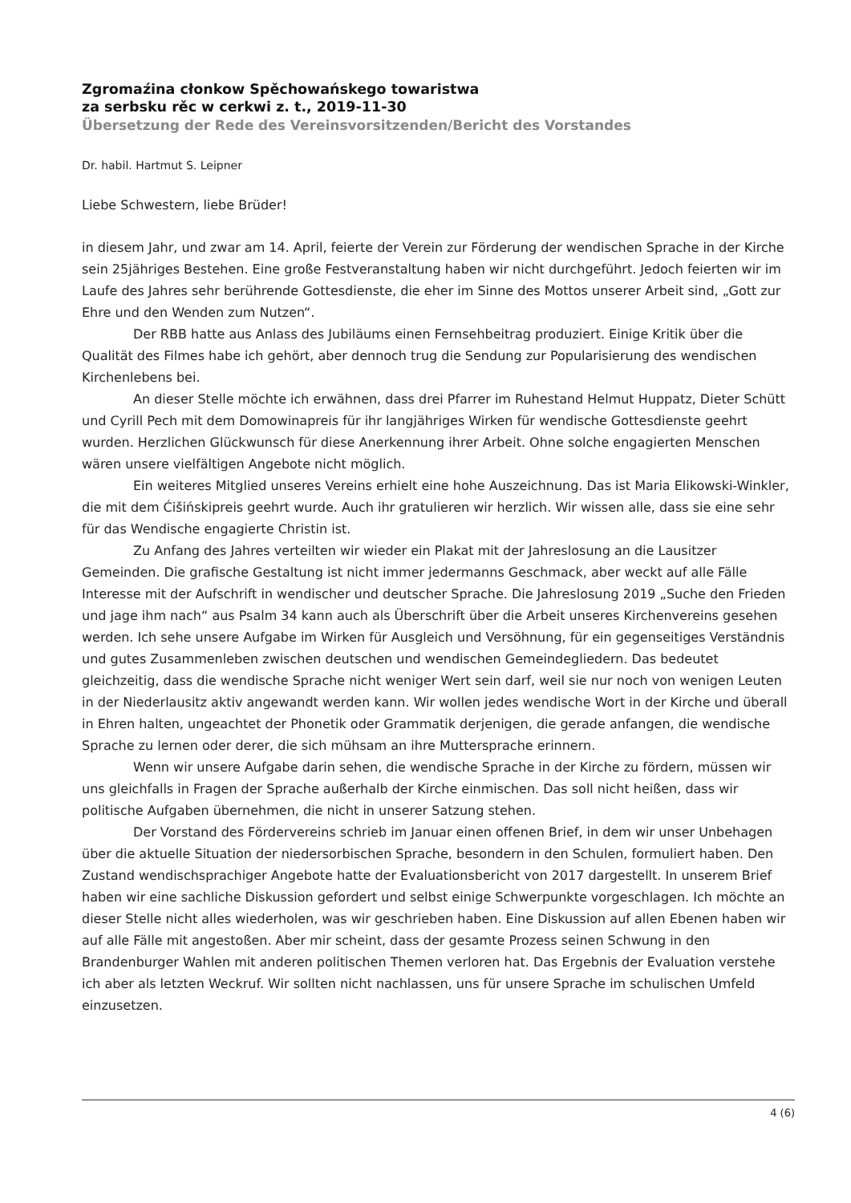Zgromaźina cłonkow Spěchowańskego towaristwa
za serbsku rěc w cerkwi z. t., 2019-11-30
Übersetzung der Rede des Vereinsvorsitzenden/Bericht des Vorstandes
Dr. habil. Hartmut S. Leipner
Liebe Schwestern, liebe Brüder!
in diesem Jahr, und zwar am 14. April, feierte der Verein zur Förderung der wendischen Sprache in der Kirche sein 25jähriges Bestehen. Eine große Festveranstaltung haben wir nicht durchgeführt. Jedoch feierten wir im Laufe des Jahres sehr berührende Gottesdienste, die eher im Sinne des Mottos unserer Arbeit sind, „Gott zur Ehre und den Wenden zum Nutzen“.
Der RBB hatte aus Anlass des Jubiläums einen Fernsehbeitrag produziert. Einige Kritik über die Qualität des Filmes habe ich gehört, aber dennoch trug die Sendung zur Popularisierung des wendischen Kirchenlebens bei.
An dieser Stelle möchte ich erwähnen, dass drei Pfarrer im Ruhestand Helmut Huppatz, Dieter Schütt und Cyrill Pech mit dem Domowinapreis für ihr langjähriges Wirken für wendische Gottesdienste geehrt wurden. Herzlichen Glückwunsch für diese Anerkennung ihrer Arbeit. Ohne solche engagierten Menschen wären unsere vielfältigen Angebote nicht möglich.
Ein weiteres Mitglied unseres Vereins erhielt eine hohe Auszeichnung. Das ist Maria Elikowski-Winkler, die mit dem Ćišińskipreis geehrt wurde. Auch ihr gratulieren wir herzlich. Wir wissen alle, dass sie eine sehr für das Wendische engagierte Christin ist.
Zu Anfang des Jahres verteilten wir wieder ein Plakat mit der Jahreslosung an die Lausitzer Gemeinden. Die grafische Gestaltung ist nicht immer jedermanns Geschmack, aber weckt auf alle Fälle Interesse mit der Aufschrift in wendischer und deutscher Sprache. Die Jahreslosung 2019 „Suche den Frieden und jage ihm nach“ aus Psalm 34 kann auch als Überschrift über die Arbeit unseres Kirchenvereins gesehen werden. Ich sehe unsere Aufgabe im Wirken für Ausgleich und Versöhnung, für ein gegenseitiges Verständnis und gutes Zusammenleben zwischen deutschen und wendischen Gemeindegliedern. Das bedeutet gleichzeitig, dass die wendische Sprache nicht weniger Wert sein darf, weil sie nur noch von wenigen Leuten in der Niederlausitz aktiv angewandt werden kann. Wir wollen jedes wendische Wort in der Kirche und überall in Ehren halten, ungeachtet der Phonetik oder Grammatik derjenigen, die gerade anfangen, die wendische Sprache zu lernen oder derer, die sich mühsam an ihre Muttersprache erinnern.
Wenn wir unsere Aufgabe darin sehen, die wendische Sprache in der Kirche zu fördern, müssen wir uns gleichfalls in Fragen der Sprache außerhalb der Kirche einmischen. Das soll nicht heißen, dass wir politische Aufgaben übernehmen, die nicht in unserer Satzung stehen.
Der Vorstand des Fördervereins schrieb im Januar einen offenen Brief, in dem wir unser Unbehagen über die aktuelle Situation der niedersorbischen Sprache, besondern in den Schulen, formuliert haben. Den Zustand wendischsprachiger Angebote hatte der Evaluationsbericht von 2017 dargestellt. In unserem Brief haben wir eine sachliche Diskussion gefordert und selbst einige Schwerpunkte vorgeschlagen. Ich möchte an dieser Stelle nicht alles wiederholen, was wir geschrieben haben. Eine Diskussion auf allen Ebenen haben wir auf alle Fälle mit angestoßen. Aber mir scheint, dass der gesamte Prozess seinen Schwung in den Brandenburger Wahlen mit anderen politischen Themen verloren hat. Das Ergebnis der Evaluation verstehe ich aber als letzten Weckruf. Wir sollten nicht nachlassen, uns für unsere Sprache im schulischen Umfeld einzusetzen.
4 (6)